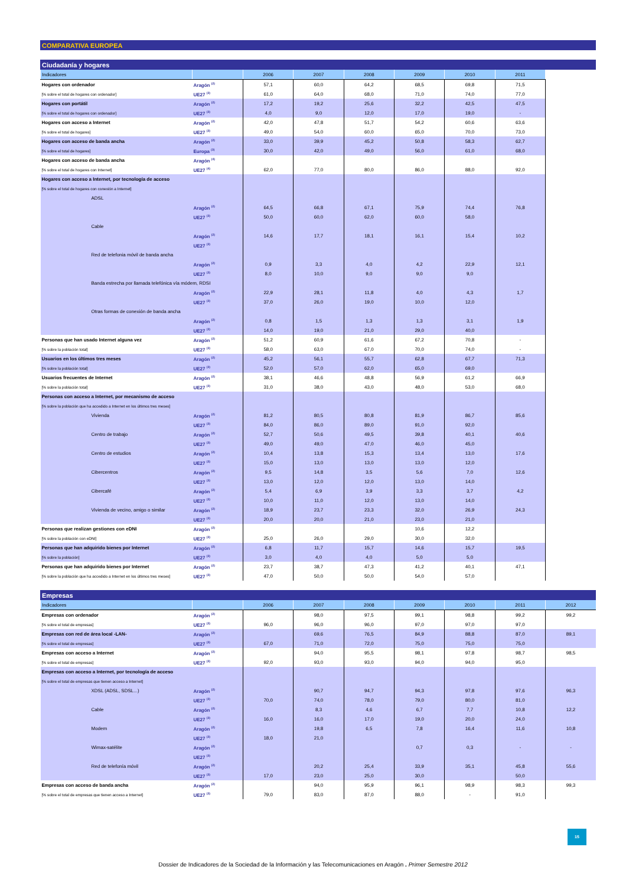COMPARATIVA EUROPEA
Ciudadanía y hogares
| Indicadores | | 2006 | 2007 | 2008 | 2009 | 2010 | 2011 | |
| --- | --- | --- | --- | --- | --- | --- | --- | --- |
| Hogares con ordenador | Aragón <sup>(2)</sup> | 57,1 | 60,0 | 64,2 | 68,5 | 69,8 | 71,5 | |
| [% sobre el total de hogares con ordenador] | UE27 <sup>(3)</sup> | 61,0 | 64,0 | 68,0 | 71,0 | 74,0 | 77,0 | |
| Hogares con portátil | Aragón <sup>(2)</sup> | 17,2 | 19,2 | 25,6 | 32,2 | 42,5 | 47,5 | |
| [% sobre el total de hogares con ordenador] | UE27 <sup>(3)</sup> | 4,0 | 9,0 | 12,0 | 17,0 | 19,0 | - | |
| Hogares con acceso a Internet | Aragón <sup>(2)</sup> | 42,0 | 47,8 | 51,7 | 54,2 | 60,6 | 63,6 | |
| [% sobre el total de hogares] | UE27 <sup>(3)</sup> | 49,0 | 54,0 | 60,0 | 65,0 | 70,0 | 73,0 | |
| Hogares con acceso de banda ancha | Aragón <sup>(2)</sup> | 33,0 | 39,9 | 45,2 | 50,8 | 58,3 | 62,7 | |
| [% sobre el total de hogares] | Europa <sup>(3)</sup> | 30,0 | 42,0 | 49,0 | 56,0 | 61,0 | 68,0 | |
| Hogares con acceso de banda ancha | Aragón <sup>(4)</sup> | | | | | | | |
| [% sobre el total de hogares con Internet] | UE27 <sup>(4)</sup> | 62,0 | 77,0 | 80,0 | 86,0 | 88,0 | 92,0 | |
| Hogares con acceso a Internet, por tecnología de acceso | | | | | | | | |
| [% sobre el total de hogares con conexión a Internet] | | | | | | | | |
| ADSL | | | | | | | | |
| | Aragón <sup>(2)</sup> | 64,5 | 66,8 | 67,1 | 75,9 | 74,4 | 76,8 | |
| | UE27 <sup>(3)</sup> | 50,0 | 60,0 | 62,0 | 60,0 | 58,0 | | |
| Cable | | | | | | | | |
| | Aragón <sup>(2)</sup> | 14,6 | 17,7 | 18,1 | 16,1 | 15,4 | 10,2 | |
| | UE27 <sup>(3)</sup> | | | | | | | |
| Red de telefonia móvil de banda ancha | | | | | | | | |
| | Aragón <sup>(2)</sup> | 0,9 | 3,3 | 4,0 | 4,2 | 22,9 | 12,1 | |
| | UE27 <sup>(3)</sup> | 8,0 | 10,0 | 9,0 | 9,0 | 9,0 | | |
| Banda estrecha por llamada telefónica vía módem, RDSI | | | | | | | | |
| | Aragón <sup>(2)</sup> | 22,9 | 28,1 | 11,8 | 4,0 | 4,3 | 1,7 | |
| | UE27 <sup>(3)</sup> | 37,0 | 26,0 | 19,0 | 10,0 | 12,0 | | |
| Otras formas de conexión de banda ancha | | | | | | | | |
| | Aragón <sup>(2)</sup> | 0,8 | 1,5 | 1,3 | 1,3 | 3,1 | 1,9 | |
| | UE27 <sup>(3)</sup> | 14,0 | 19,0 | 21,0 | 29,0 | 40,0 | | |
| Personas que han usado Internet alguna vez | Aragón <sup>(2)</sup> | 51,2 | 60,9 | 61,6 | 67,2 | 70,8 | - | |
| [% sobre la población total] | UE27 <sup>(3)</sup> | 58,0 | 63,0 | 67,0 | 70,0 | 74,0 | - | |
| Usuarios en los últimos tres meses | Aragón <sup>(2)</sup> | 45,2 | 56,1 | 55,7 | 62,8 | 67,7 | 71,3 | |
| [% sobre la población total] | UE27 <sup>(3)</sup> | 52,0 | 57,0 | 62,0 | 65,0 | 69,0 | | |
| Usuarios frecuentes de Internet | Aragón <sup>(2)</sup> | 38,1 | 46,6 | 48,8 | 56,9 | 61,2 | 66,9 | |
| [% sobre la población total] | UE27 <sup>(3)</sup> | 31,0 | 38,0 | 43,0 | 48,0 | 53,0 | 68,0 | |
| Personas con acceso a Internet, por mecanismo de acceso | | | | | | | | |
| [% sobre la población que ha accedido a Internet en los últimos tres meses] | | | | | | | | |
| Vivienda | Aragón <sup>(2)</sup> | 81,2 | 80,5 | 80,8 | 81,9 | 86,7 | 85,6 | |
| | UE27 <sup>(3)</sup> | 84,0 | 86,0 | 89,0 | 91,0 | 92,0 | | |
| Centro de trabajo | Aragón <sup>(2)</sup> | 52,7 | 50,6 | 49,5 | 39,8 | 40,1 | 40,6 | |
| | UE27 <sup>(3)</sup> | 49,0 | 49,0 | 47,0 | 46,0 | 45,0 | | |
| Centro de estudios | Aragón <sup>(2)</sup> | 10,4 | 13,8 | 15,3 | 13,4 | 13,0 | 17,6 | |
| | UE27 <sup>(3)</sup> | 15,0 | 13,0 | 13,0 | 13,0 | 12,0 | | |
| Cibercentros | Aragón <sup>(2)</sup> | 9,5 | 14,8 | 3,5 | 5,6 | 7,0 | 12,6 | |
| | UE27 <sup>(3)</sup> | 13,0 | 12,0 | 12,0 | 13,0 | 14,0 | | |
| Cibercafé | Aragón <sup>(2)</sup> | 5,4 | 6,9 | 3,9 | 3,3 | 3,7 | 4,2 | |
| | UE27 <sup>(3)</sup> | 10,0 | 11,0 | 12,0 | 13,0 | 14,0 | | |
| Vivienda de vecino, amigo o similar | Aragón <sup>(2)</sup> | 18,9 | 23,7 | 23,3 | 32,0 | 26,9 | 24,3 | |
| | UE27 <sup>(3)</sup> | 20,0 | 20,0 | 21,0 | 23,0 | 21,0 | | |
| Personas que realizan gestiones con eDNI | Aragón <sup>(2)</sup> | | | | 10,6 | 12,2 | | |
| [% sobre la población con eDNI] | UE27 <sup>(3)</sup> | 25,0 | 26,0 | 29,0 | 30,0 | 32,0 | | |
| Personas que han adquirido bienes por Internet | Aragón <sup>(2)</sup> | 6,8 | 11,7 | 15,7 | 14,6 | 15,7 | 19,5 | |
| [% sobre la población] | UE27 <sup>(3)</sup> | 3,0 | 4,0 | 4,0 | 5,0 | 5,0 | | |
| Personas que han adquirido bienes por Internet | Aragón <sup>(2)</sup> | 23,7 | 38,7 | 47,3 | 41,2 | 40,1 | 47,1 | |
| [% sobre la población que ha accedido a Internet en los últimos tres meses] | UE27 <sup>(3)</sup> | 47,0 | 50,0 | 50,0 | 54,0 | 57,0 | | |
Empresas
| Indicadores | | 2006 | 2007 | 2008 | 2009 | 2010 | 2011 | 2012 |
| --- | --- | --- | --- | --- | --- | --- | --- | --- |
| Empresas con ordenador | Aragón <sup>(2)</sup> | | 98,0 | 97,5 | 99,1 | 98,8 | 99,2 | 99,2 |
| [% sobre el total de empresas] | UE27 <sup>(3)</sup> | 96,0 | 96,0 | 96,0 | 97,0 | 97,0 | 97,0 | |
| Empresas con red de área local -LAN- | Aragón <sup>(2)</sup> | | 69,6 | 76,5 | 84,9 | 88,8 | 87,0 | 89,1 |
| [% sobre el total de empresas] | UE27 <sup>(3)</sup> | 67,0 | 71,0 | 72,0 | 75,0 | 75,0 | 75,0 | |
| Empresas con acceso a Internet | Aragón <sup>(2)</sup> | | 94,0 | 95,5 | 98,1 | 97,8 | 98,7 | 98,5 |
| [% sobre el total de empresas] | UE27 <sup>(3)</sup> | 92,0 | 93,0 | 93,0 | 94,0 | 94,0 | 95,0 | |
| Empresas con acceso a Internet, por tecnología de acceso | | | | | | | | |
| [% sobre el total de empresas que tienen acceso a Internet] | | | | | | | | |
| XDSL (ADSL, SDSL...) | Aragón <sup>(2)</sup> | | 90,7 | 94,7 | 94,3 | 97,8 | 97,6 | 96,3 |
| | UE27 <sup>(3)</sup> | 70,0 | 74,0 | 78,0 | 79,0 | 80,0 | 81,0 | |
| Cable | Aragón <sup>(2)</sup> | | 8,3 | 4,6 | 6,7 | 7,7 | 10,8 | 12,2 |
| | UE27 <sup>(3)</sup> | 16,0 | 16,0 | 17,0 | 19,0 | 20,0 | 24,0 | |
| Modem | Aragón <sup>(2)</sup> | | 19,8 | 6,5 | 7,8 | 16,4 | 11,6 | 10,8 |
| | UE27 <sup>(3)</sup> | 18,0 | 21,0 | | | | | |
| Wimax-satélite | Aragón <sup>(2)</sup> | | | | 0,7 | 0,3 | - | - |
| | UE27 <sup>(3)</sup> | | | | | | | |
| Red de telefonía móvil | Aragón <sup>(2)</sup> | | 20,2 | 25,4 | 33,9 | 35,1 | 45,8 | 55,6 |
| | UE27 <sup>(3)</sup> | 17,0 | 23,0 | 25,0 | 30,0 | | 50,0 | |
| Empresas con acceso de banda ancha | Aragón <sup>(2)</sup> | | 94,0 | 95,9 | 96,1 | 98,9 | 98,3 | 99,3 |
| [% sobre el total de empresas que tienen acceso a Internet] | UE27 <sup>(3)</sup> | 79,0 | 83,0 | 87,0 | 88,0 | - | 91,0 | |
15
Dossier de Indicadores de la Sociedad de la Información y las Telecomunicaciones en Aragón . Primer Semestre 2012